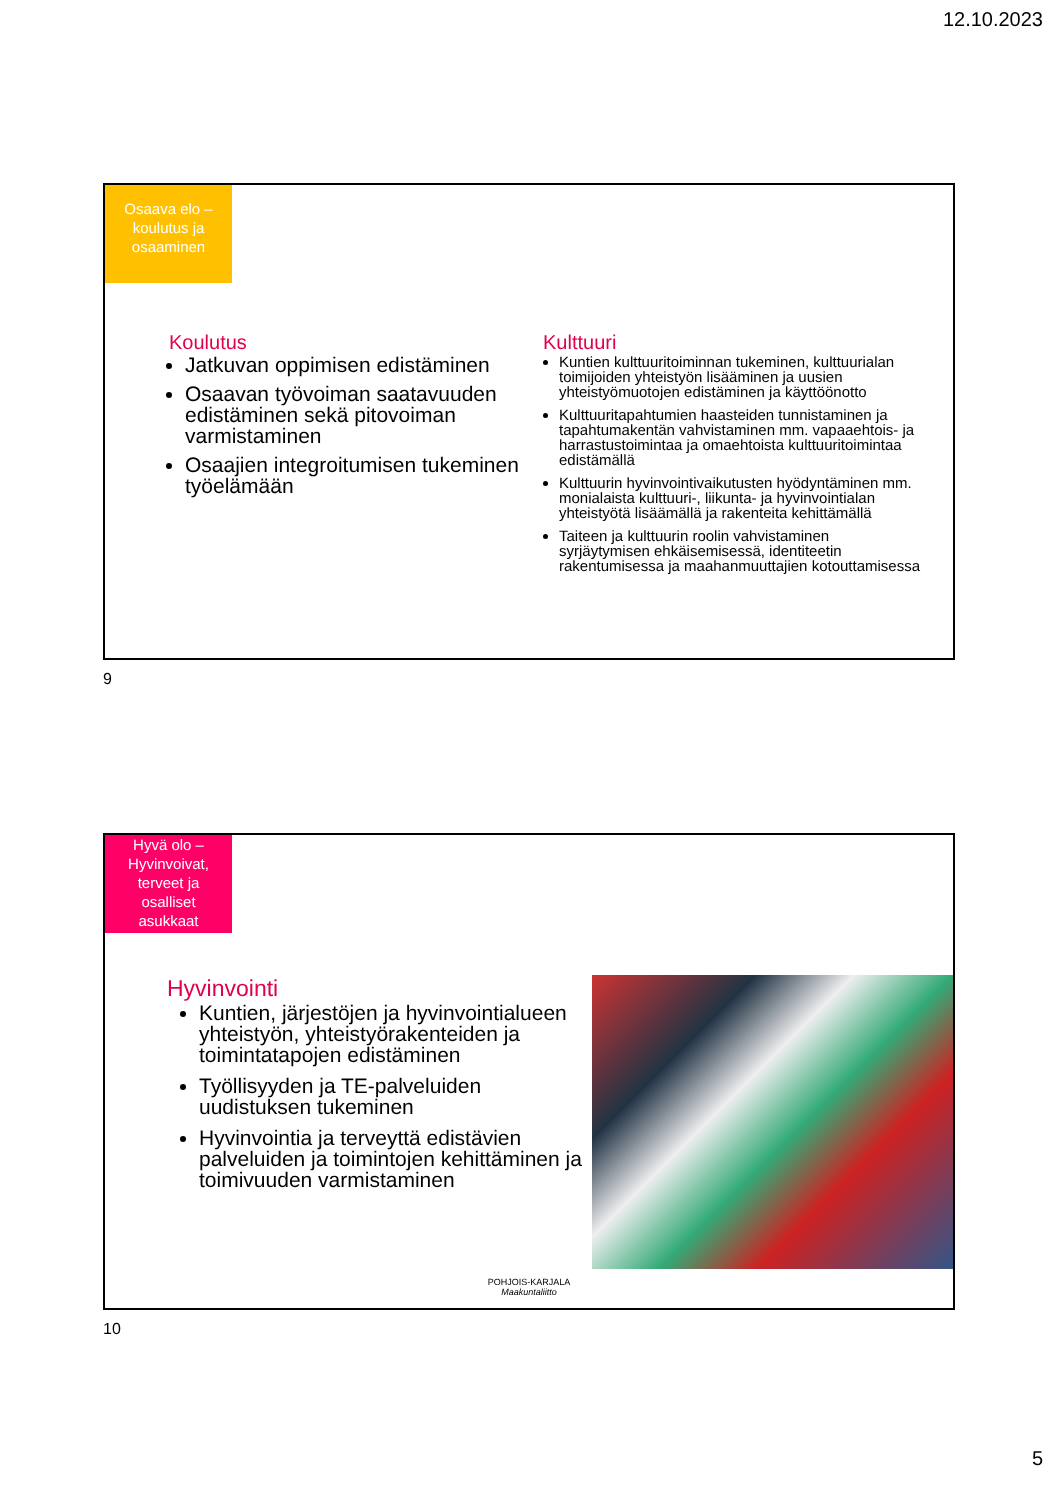12.10.2023
Osaava elo –
koulutus ja
osaaminen
Koulutus
Jatkuvan oppimisen edistäminen
Osaavan työvoiman saatavuuden edistäminen sekä pitovoiman varmistaminen
Osaajien integroitumisen tukeminen työelämään
Kulttuuri
Kuntien kulttuuritoiminnan tukeminen, kulttuurialan toimijoiden yhteistyön lisääminen ja uusien yhteistyömuotojen edistäminen ja käyttöönotto
Kulttuuritapahtumien haasteiden tunnistaminen ja tapahtumakentän vahvistaminen mm. vapaaehtois- ja harrastustoimintaa ja omaehtoista kulttuuritoimintaa edistämällä
Kulttuurin hyvinvointivaikutusten hyödyntäminen mm. monialaista kulttuuri-, liikunta- ja hyvinvointialan yhteistyötä lisäämällä ja rakenteita kehittämällä
Taiteen ja kulttuurin roolin vahvistaminen syrjäytymisen ehkäisemisessä, identiteetin rakentumisessa ja maahanmuuttajien kotouttamisessa
9
Hyvä olo –
Hyvinvoivat,
terveet ja
osalliset
asukkaat
Hyvinvointi
Kuntien, järjestöjen ja hyvinvointialueen yhteistyön, yhteistyörakenteiden ja toimintatapojen edistäminen
Työllisyyden ja TE-palveluiden uudistuksen tukeminen
Hyvinvointia ja terveyttä edistävien palveluiden ja toimintojen kehittäminen ja toimivuuden varmistaminen
POHJOIS-KARJALA
Maakuntaliitto
10
5